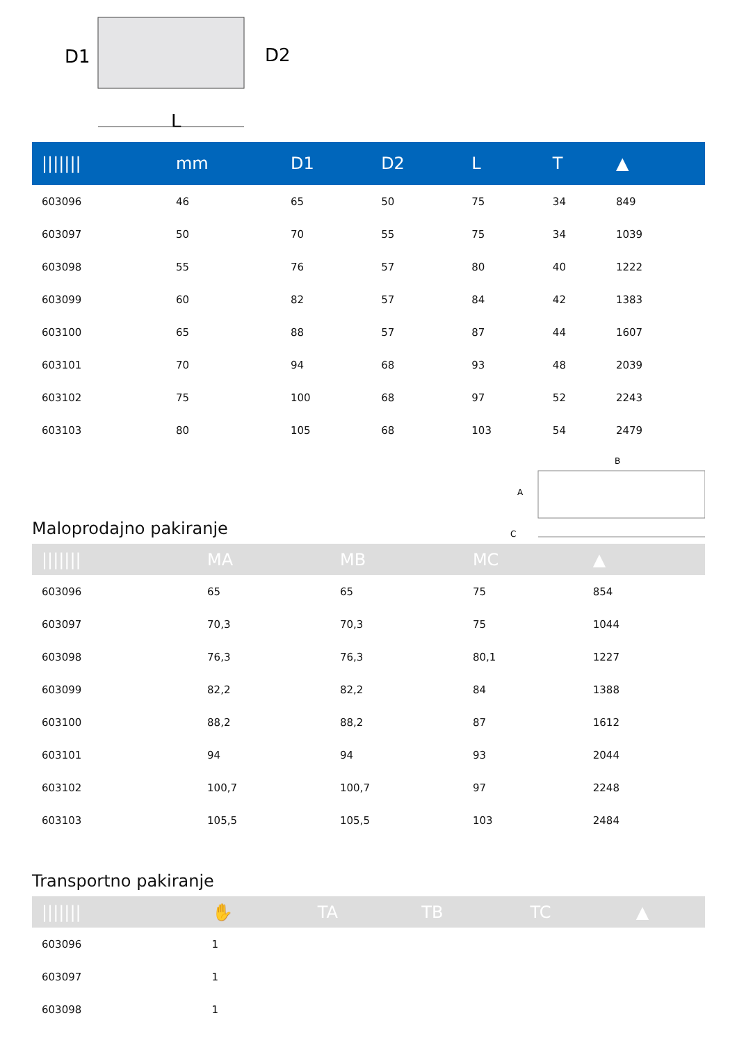D1
D2
L
| /////// | mm | D1 | D2 | L | T | ▲ |
| --- | --- | --- | --- | --- | --- | --- |
| 603096 | 46 | 65 | 50 | 75 | 34 | 849 |
| 603097 | 50 | 70 | 55 | 75 | 34 | 1039 |
| 603098 | 55 | 76 | 57 | 80 | 40 | 1222 |
| 603099 | 60 | 82 | 57 | 84 | 42 | 1383 |
| 603100 | 65 | 88 | 57 | 87 | 44 | 1607 |
| 603101 | 70 | 94 | 68 | 93 | 48 | 2039 |
| 603102 | 75 | 100 | 68 | 97 | 52 | 2243 |
| 603103 | 80 | 105 | 68 | 103 | 54 | 2479 |
Maloprodajno pakiranje
B
A
C
| /////// | MA | MB | MC | ▲ |
| --- | --- | --- | --- | --- |
| 603096 | 65 | 65 | 75 | 854 |
| 603097 | 70,3 | 70,3 | 75 | 1044 |
| 603098 | 76,3 | 76,3 | 80,1 | 1227 |
| 603099 | 82,2 | 82,2 | 84 | 1388 |
| 603100 | 88,2 | 88,2 | 87 | 1612 |
| 603101 | 94 | 94 | 93 | 2044 |
| 603102 | 100,7 | 100,7 | 97 | 2248 |
| 603103 | 105,5 | 105,5 | 103 | 2484 |
Transportno pakiranje
| /////// | ✋ | TA | TB | TC | ▲ |
| --- | --- | --- | --- | --- | --- |
| 603096 | 1 | | | | |
| 603097 | 1 | | | | |
| 603098 | 1 | | | | |